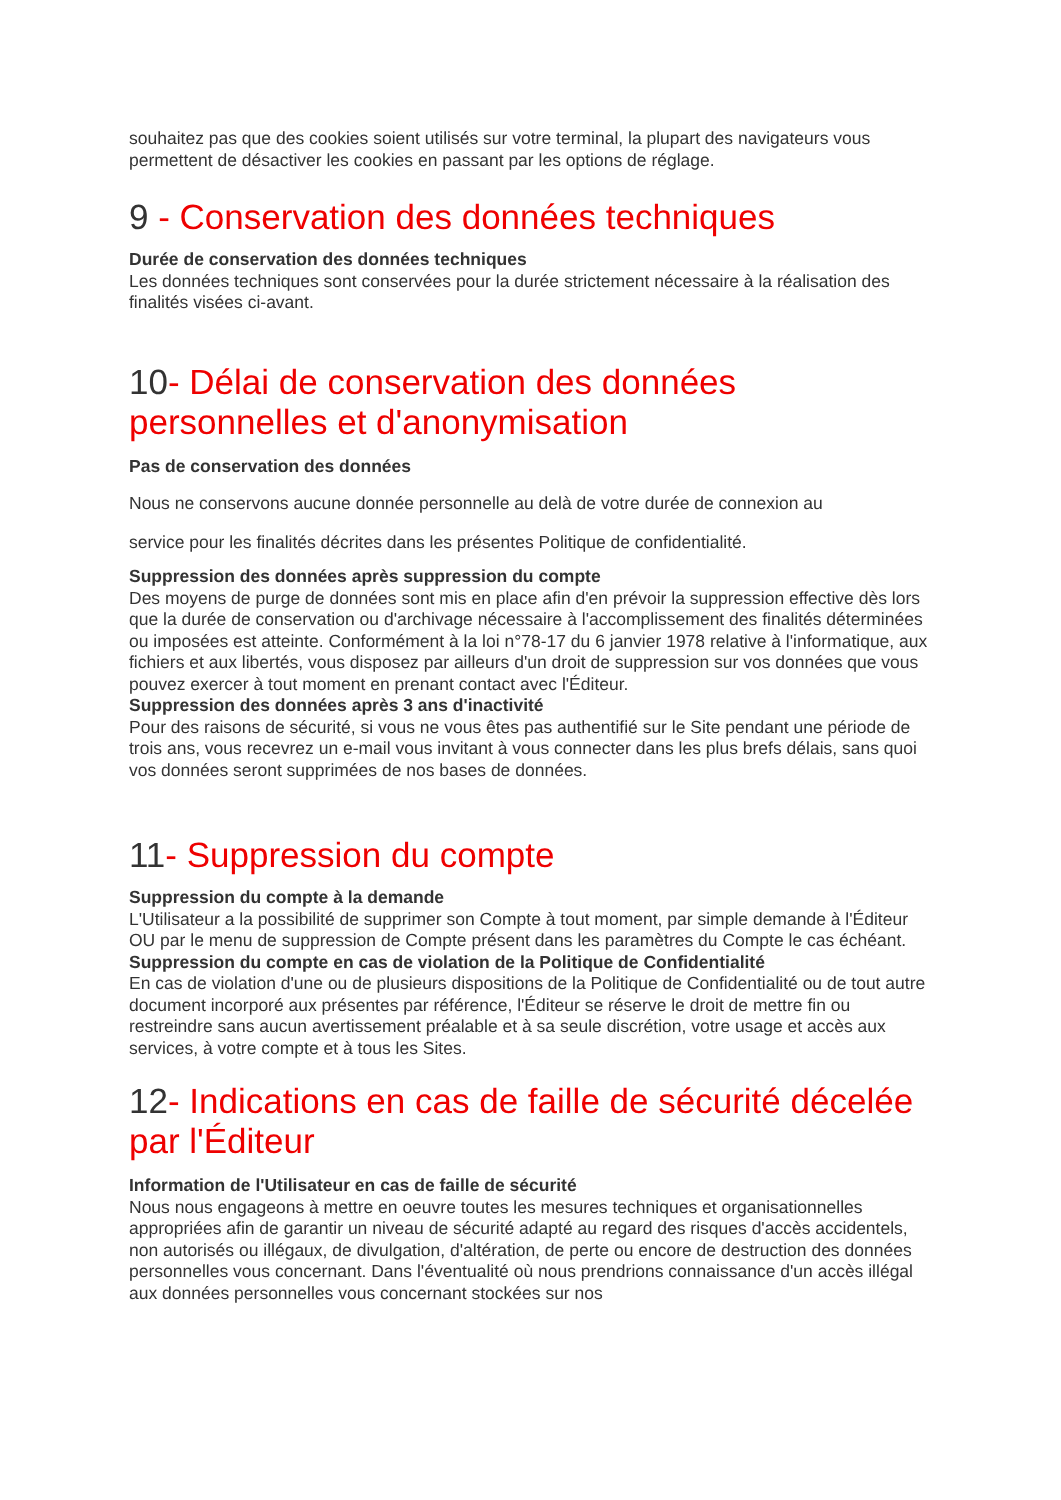souhaitez pas que des cookies soient utilisés sur votre terminal, la plupart des navigateurs vous permettent de désactiver les cookies en passant par les options de réglage.
9 - Conservation des données techniques
Durée de conservation des données techniques
Les données techniques sont conservées pour la durée strictement nécessaire à la réalisation des finalités visées ci-avant.
10- Délai de conservation des données personnelles et d'anonymisation
Pas de conservation des données
Nous ne conservons aucune donnée personnelle au delà de votre durée de connexion au
service pour les finalités décrites dans les présentes Politique de confidentialité.
Suppression des données après suppression du compte
Des moyens de purge de données sont mis en place afin d'en prévoir la suppression effective dès lors que la durée de conservation ou d'archivage nécessaire à l'accomplissement des finalités déterminées ou imposées est atteinte. Conformément à la loi n°78-17 du 6 janvier 1978 relative à l'informatique, aux fichiers et aux libertés, vous disposez par ailleurs d'un droit de suppression sur vos données que vous pouvez exercer à tout moment en prenant contact avec l'Éditeur.
Suppression des données après 3 ans d'inactivité
Pour des raisons de sécurité, si vous ne vous êtes pas authentifié sur le Site pendant une période de trois ans, vous recevrez un e-mail vous invitant à vous connecter dans les plus brefs délais, sans quoi vos données seront supprimées de nos bases de données.
11- Suppression du compte
Suppression du compte à la demande
L'Utilisateur a la possibilité de supprimer son Compte à tout moment, par simple demande à l'Éditeur OU par le menu de suppression de Compte présent dans les paramètres du Compte le cas échéant.
Suppression du compte en cas de violation de la Politique de Confidentialité
En cas de violation d'une ou de plusieurs dispositions de la Politique de Confidentialité ou de tout autre document incorporé aux présentes par référence, l'Éditeur se réserve le droit de mettre fin ou restreindre sans aucun avertissement préalable et à sa seule discrétion, votre usage et accès aux services, à votre compte et à tous les Sites.
12- Indications en cas de faille de sécurité décelée par l'Éditeur
Information de l'Utilisateur en cas de faille de sécurité
Nous nous engageons à mettre en oeuvre toutes les mesures techniques et organisationnelles appropriées afin de garantir un niveau de sécurité adapté au regard des risques d'accès accidentels, non autorisés ou illégaux, de divulgation, d'altération, de perte ou encore de destruction des données personnelles vous concernant. Dans l'éventualité où nous prendrions connaissance d'un accès illégal aux données personnelles vous concernant stockées sur nos